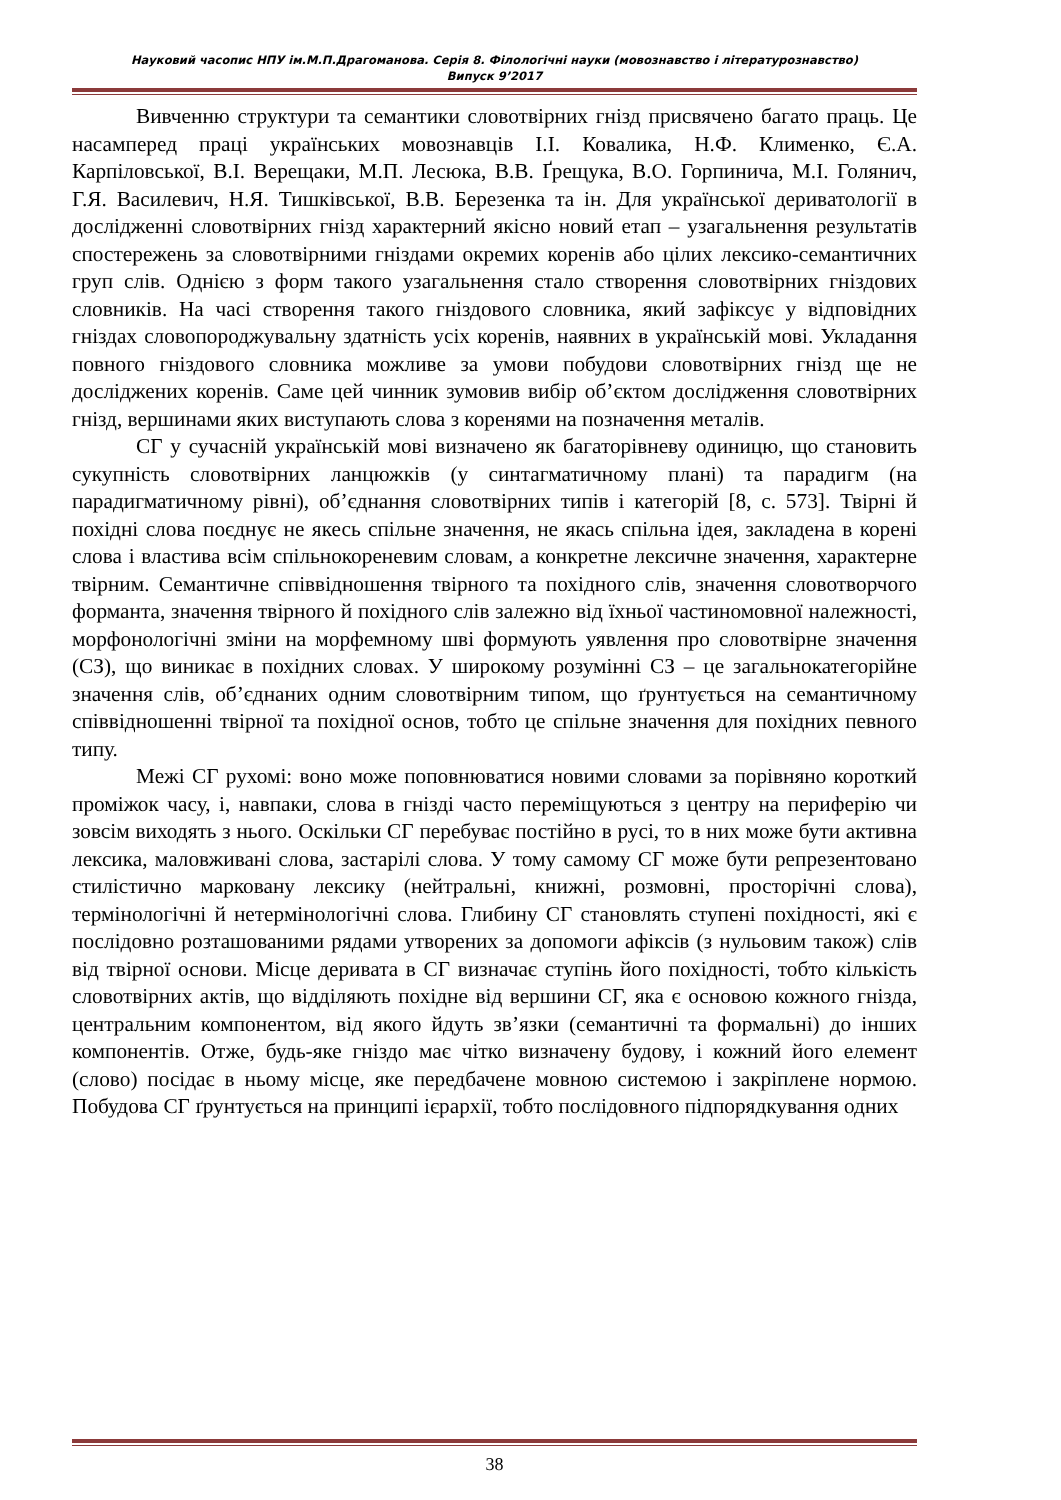Науковий часопис НПУ ім.М.П.Драгоманова. Серія 8. Філологічні науки (мовознавство і літературознавство)
Випуск 9’2017
Вивченню структури та семантики словотвірних гнізд присвячено багато праць. Це насамперед праці українських мовознавців І.І. Ковалика, Н.Ф. Клименко, Є.А. Карпіловської, В.І. Верещаки, М.П. Лесюка, В.В. Ґрещука, В.О. Горпинича, М.І. Голянич, Г.Я. Василевич, Н.Я. Тишківської, В.В. Березенка та ін. Для української дериватології в дослідженні словотвірних гнізд характерний якісно новий етап – узагальнення результатів спостережень за словотвірними гніздами окремих коренів або цілих лексико-семантичних груп слів. Однією з форм такого узагальнення стало створення словотвірних гніздових словників. На часі створення такого гніздового словника, який зафіксує у відповідних гніздах словопороджувальну здатність усіх коренів, наявних в українській мові. Укладання повного гніздового словника можливе за умови побудови словотвірних гнізд ще не досліджених коренів. Саме цей чинник зумовив вибір об’єктом дослідження словотвірних гнізд, вершинами яких виступають слова з коренями на позначення металів.
СГ у сучасній українській мові визначено як багаторівневу одиницю, що становить сукупність словотвірних ланцюжків (у синтагматичному плані) та парадигм (на парадигматичному рівні), об’єднання словотвірних типів і категорій [8, с. 573]. Твірні й похідні слова поєднує не якесь спільне значення, не якась спільна ідея, закладена в корені слова і властива всім спільнокореневим словам, а конкретне лексичне значення, характерне твірним. Семантичне співвідношення твірного та похідного слів, значення словотворчого форманта, значення твірного й похідного слів залежно від їхньої частиномовної належності, морфонологічні зміни на морфемному шві формують уявлення про словотвірне значення (СЗ), що виникає в похідних словах. У широкому розумінні СЗ – це загальнокатегорійне значення слів, об’єднаних одним словотвірним типом, що ґрунтується на семантичному співвідношенні твірної та похідної основ, тобто це спільне значення для похідних певного типу.
Межі СГ рухомі: воно може поповнюватися новими словами за порівняно короткий проміжок часу, і, навпаки, слова в гнізді часто переміщуються з центру на периферію чи зовсім виходять з нього. Оскільки СГ перебуває постійно в русі, то в них може бути активна лексика, маловживані слова, застарілі слова. У тому самому СГ може бути репрезентовано стилістично марковану лексику (нейтральні, книжні, розмовні, просторічні слова), термінологічні й нетермінологічні слова. Глибину СГ становлять ступені похідності, які є послідовно розташованими рядами утворених за допомоги афіксів (з нульовим також) слів від твірної основи. Місце деривата в СГ визначає ступінь його похідності, тобто кількість словотвірних актів, що відділяють похідне від вершини СГ, яка є основою кожного гнізда, центральним компонентом, від якого йдуть зв’язки (семантичні та формальні) до інших компонентів. Отже, будь-яке гніздо має чітко визначену будову, і кожний його елемент (слово) посідає в ньому місце, яке передбачене мовною системою і закріплене нормою. Побудова СГ ґрунтується на принципі ієрархії, тобто послідовного підпорядкування одних
38